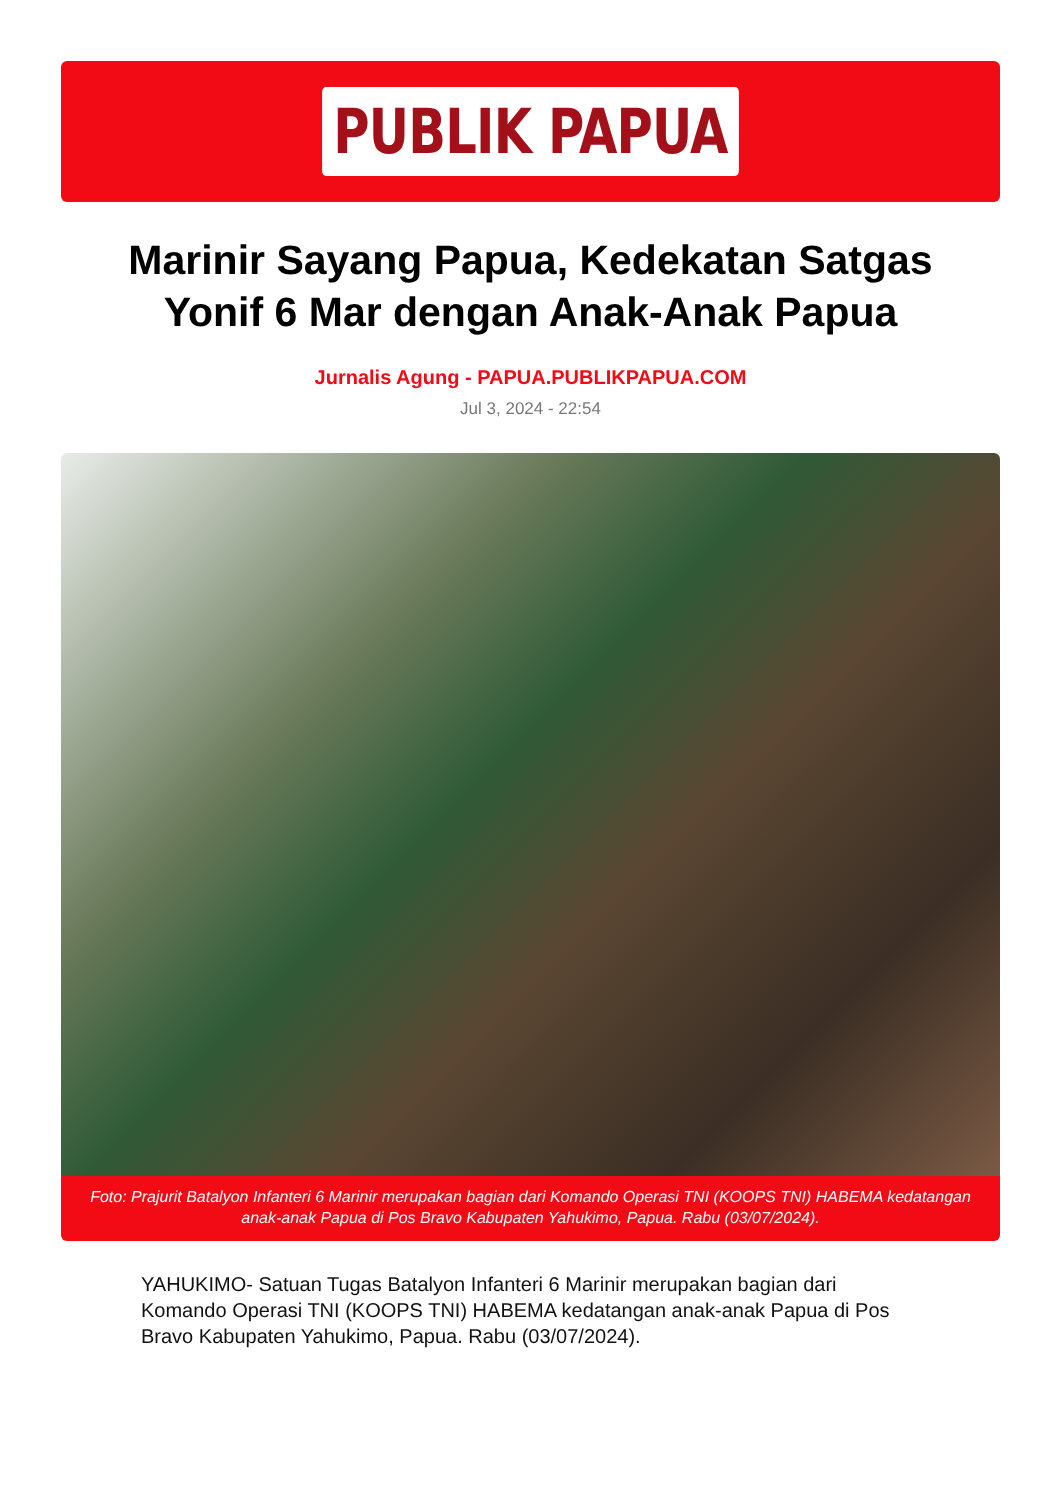PUBLIK PAPUA
Marinir Sayang Papua, Kedekatan Satgas Yonif 6 Mar dengan Anak-Anak Papua
Jurnalis Agung - PAPUA.PUBLIKPAPUA.COM
Jul 3, 2024 - 22:54
Foto: Prajurit Batalyon Infanteri 6 Marinir merupakan bagian dari Komando Operasi TNI (KOOPS TNI) HABEMA kedatangan anak-anak Papua di Pos Bravo Kabupaten Yahukimo, Papua. Rabu (03/07/2024).
YAHUKIMO- Satuan Tugas Batalyon Infanteri 6 Marinir merupakan bagian dari Komando Operasi TNI (KOOPS TNI) HABEMA kedatangan anak-anak Papua di Pos Bravo Kabupaten Yahukimo, Papua. Rabu (03/07/2024).